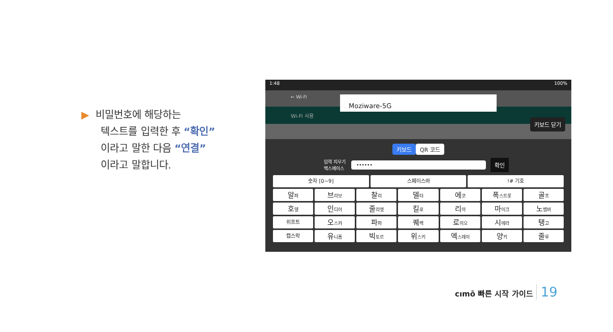▶ 비밀번호에 해당하는
텍스트를 입력한 후 “확인”
이라고 말한 다음 “연결”
이라고 말합니다.
1:48 100%
← Wi-Fi
Wi-Fi 사용
Moziware-5G
키보드 닫기
키보드 QR 코드
입력 지우기
백스페이스 •••••• 확인
숫자 [0~9] 스페이스바 !# 기호
알파
브라보
찰리
델타
에코
폭스트롯
골프
호텔
인디아
줄리엣
킬로
리마
마이크
노벰버
쉬프트
오스카
파파
퀘벡
로미오
시에라
탱고
캡스락
유니폼
빅토르
위스키
엑스레이
양키
줄루
cımō 빠른 시작 가이드 19